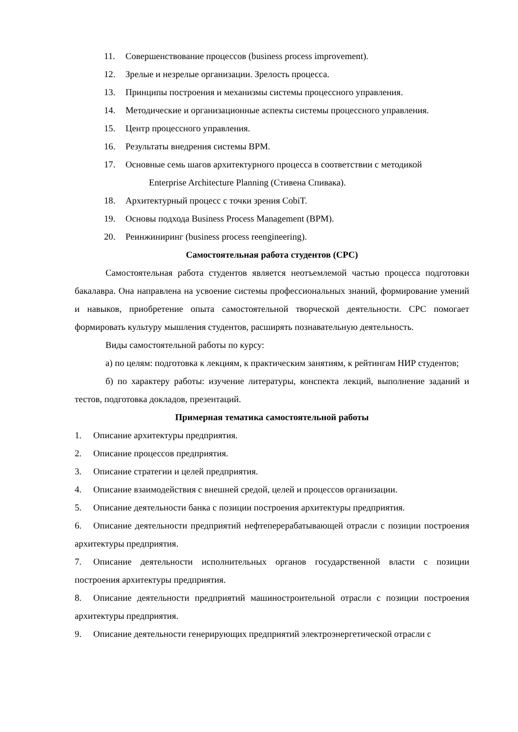11. Совершенствование процессов (business process improvement).
12. Зрелые и незрелые организации. Зрелость процесса.
13. Принципы построения и механизмы системы процессного управления.
14. Методические и организационные аспекты системы процессного управления.
15. Центр процессного управления.
16. Результаты внедрения системы ВРМ.
17. Основные семь шагов архитектурного процесса в соответствии с методикой
Enterprise Architecture Planning (Стивена Спивака).
18. Архитектурный процесс с точки зрения CobiT.
19. Основы подхода Business Process Management (BPM).
20. Реинжиниринг (business process reengineering).
Самостоятельная работа студентов (СРС)
Самостоятельная работа студентов является неотъемлемой частью процесса подготовки бакалавра. Она направлена на усвоение системы профессиональных знаний, формирование умений и навыков, приобретение опыта самостоятельной творческой деятельности. СРС помогает формировать культуру мышления студентов, расширять познавательную деятельность.
Виды самостоятельной работы по курсу:
а) по целям: подготовка к лекциям, к практическим занятиям, к рейтингам НИР студентов;
б) по характеру работы: изучение литературы, конспекта лекций, выполнение заданий и тестов, подготовка докладов, презентаций.
Примерная тематика самостоятельной работы
1. Описание архитектуры предприятия.
2. Описание процессов предприятия.
3. Описание стратегии и целей предприятия.
4. Описание взаимодействия с внешней средой, целей и процессов организации.
5. Описание деятельности банка с позиции построения архитектуры предприятия.
6. Описание деятельности предприятий нефтеперерабатывающей отрасли с позиции построения архитектуры предприятия.
7. Описание деятельности исполнительных органов государственной власти с позиции построения архитектуры предприятия.
8. Описание деятельности предприятий машиностроительной отрасли с позиции построения архитектуры предприятия.
9. Описание деятельности генерирующих предприятий электроэнергетической отрасли с